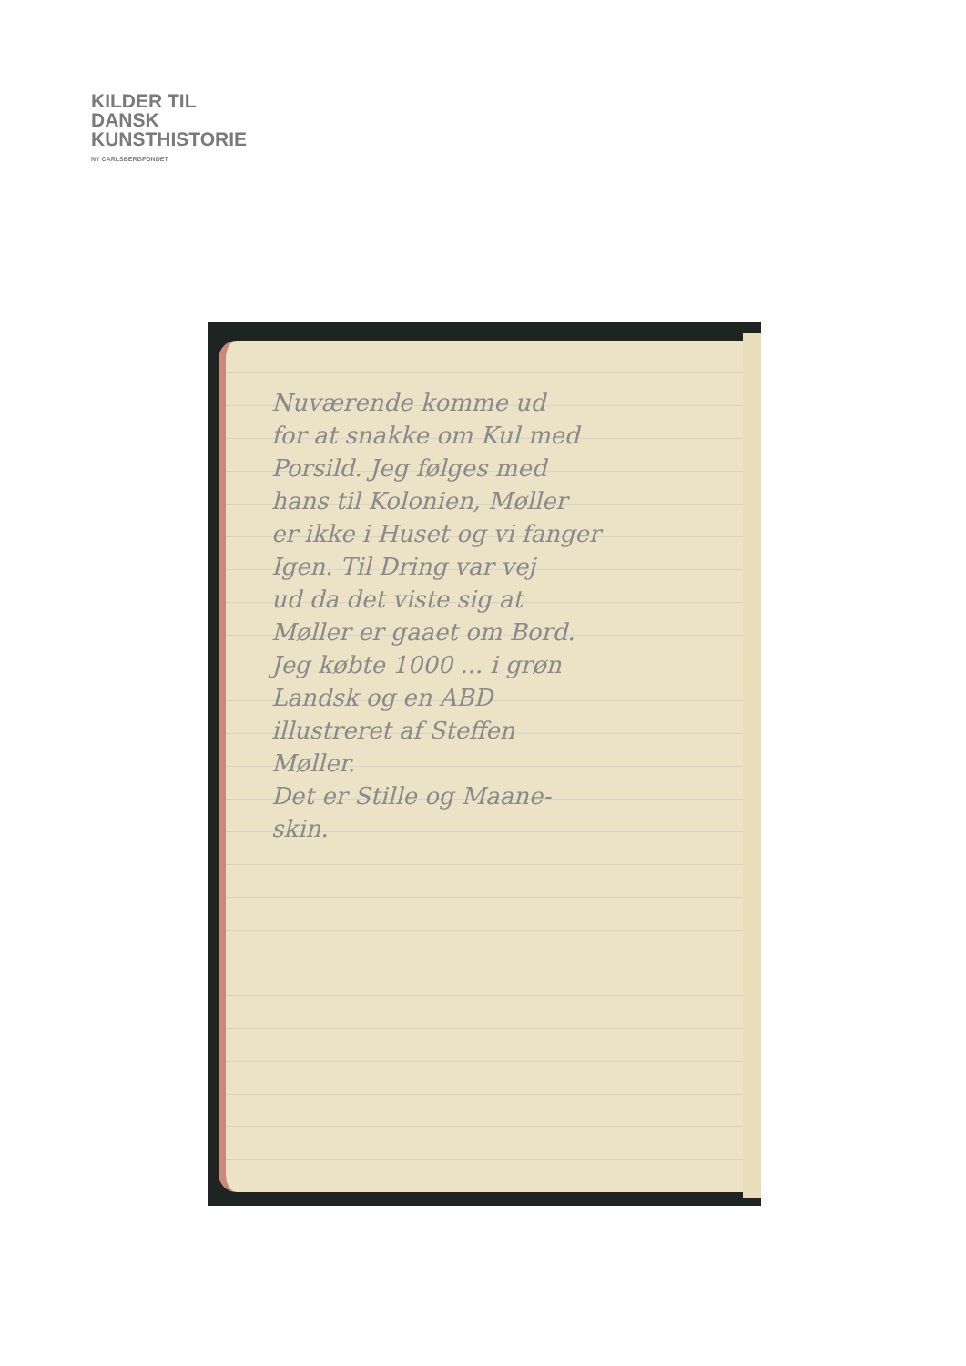KILDER TIL
DANSK
KUNSTHISTORIE
NY CARLSBERGFONDET
Nuværende komme ud
for at snakke om Kul med
Porsild. Jeg følges med
hans til Kolonien, Møller
er ikke i Huset og vi fanger
Igen. Til Dring var vej
ud da det viste sig at
Møller er gaaet om Bord.
Jeg købte 1000 ... i grøn
Landsk og en ABD
illustreret af Steffen
Møller.
Det er Stille og Maane-
skin.